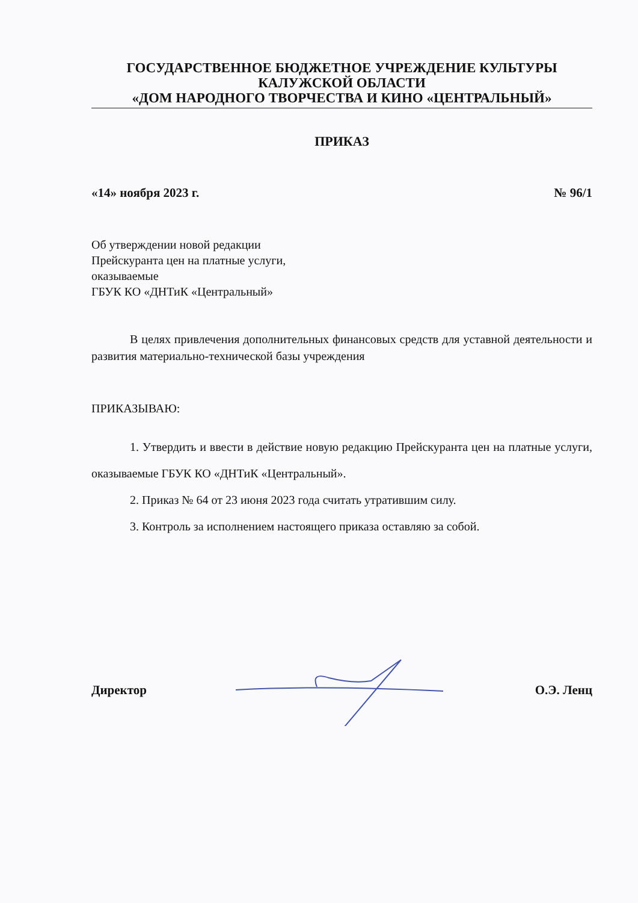ГОСУДАРСТВЕННОЕ БЮДЖЕТНОЕ УЧРЕЖДЕНИЕ КУЛЬТУРЫ
КАЛУЖСКОЙ ОБЛАСТИ
«ДОМ НАРОДНОГО ТВОРЧЕСТВА И КИНО «ЦЕНТРАЛЬНЫЙ»
ПРИКАЗ
«14» ноября 2023 г. № 96/1
Об утверждении новой редакции
Прейскуранта цен на платные услуги,
оказываемые
ГБУК КО «ДНТиК «Центральный»
В целях привлечения дополнительных финансовых средств для уставной деятельности и развития материально-технической базы учреждения
ПРИКАЗЫВАЮ:
1. Утвердить и ввести в действие новую редакцию Прейскуранта цен на платные услуги, оказываемые ГБУК КО «ДНТиК «Центральный».
2. Приказ № 64 от 23 июня 2023 года считать утратившим силу.
3. Контроль за исполнением настоящего приказа оставляю за собой.
Директор О.Э. Ленц